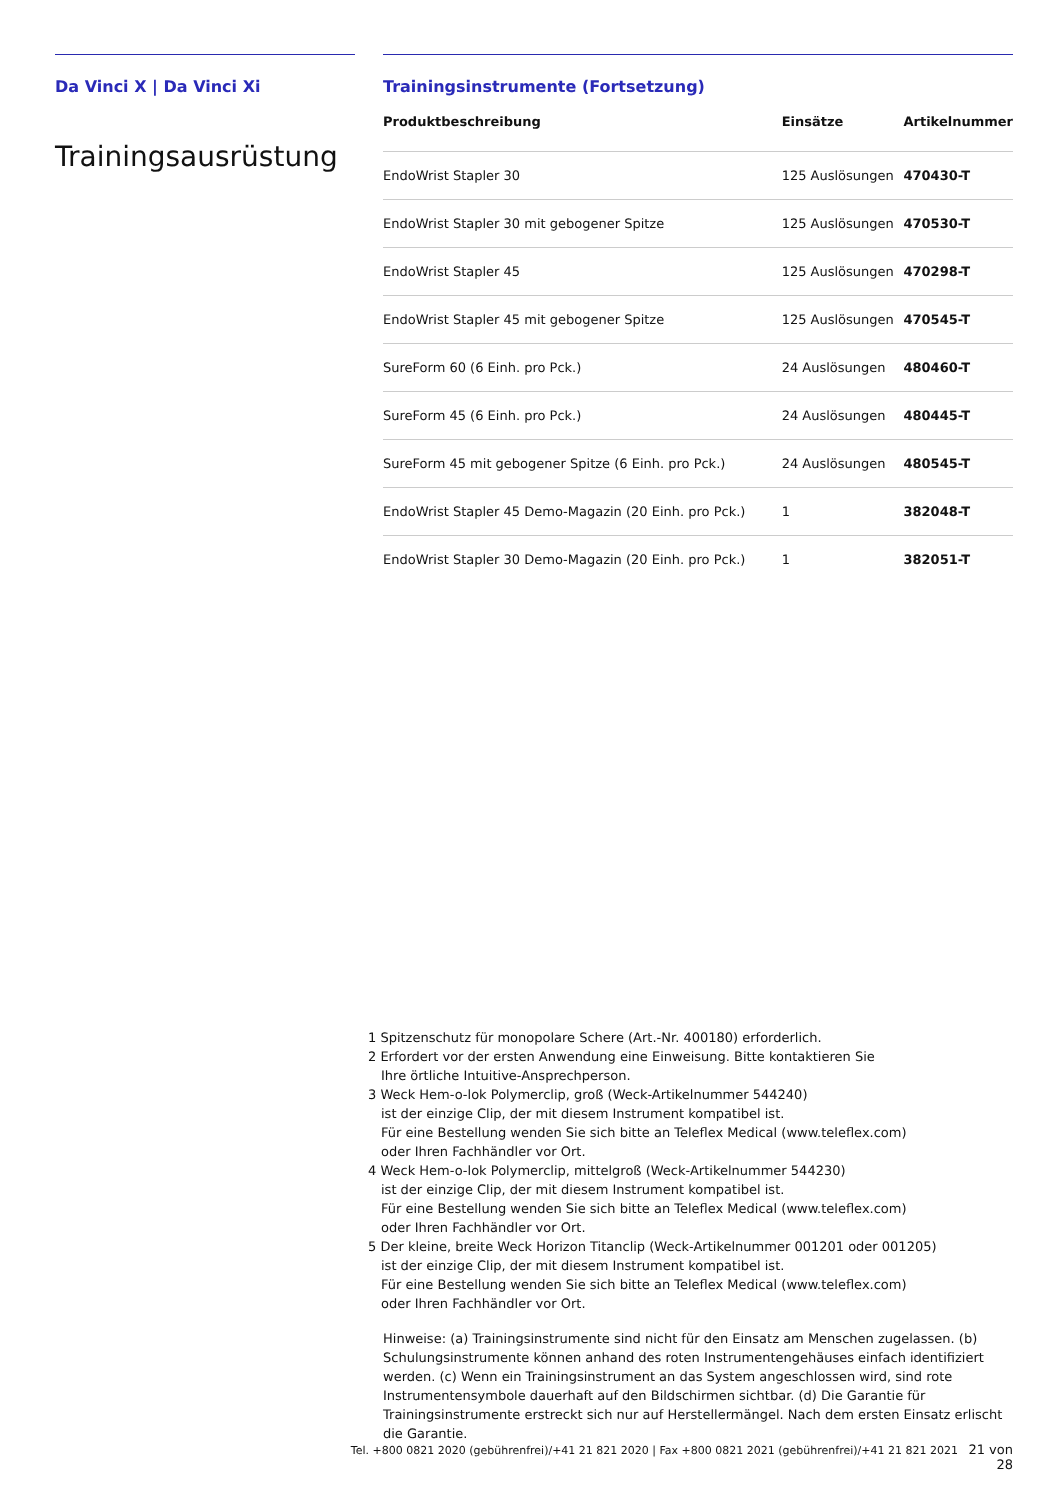Da Vinci X | Da Vinci Xi
Trainingsausrüstung
Trainingsinstrumente (Fortsetzung)
| Produktbeschreibung | Einsätze | Artikelnummer |
| --- | --- | --- |
| EndoWrist Stapler 30 | 125 Auslösungen | 470430-T |
| EndoWrist Stapler 30 mit gebogener Spitze | 125 Auslösungen | 470530-T |
| EndoWrist Stapler 45 | 125 Auslösungen | 470298-T |
| EndoWrist Stapler 45 mit gebogener Spitze | 125 Auslösungen | 470545-T |
| SureForm 60 (6 Einh. pro Pck.) | 24 Auslösungen | 480460-T |
| SureForm 45 (6 Einh. pro Pck.) | 24 Auslösungen | 480445-T |
| SureForm 45 mit gebogener Spitze (6 Einh. pro Pck.) | 24 Auslösungen | 480545-T |
| EndoWrist Stapler 45 Demo-Magazin (20 Einh. pro Pck.) | 1 | 382048-T |
| EndoWrist Stapler 30 Demo-Magazin (20 Einh. pro Pck.) | 1 | 382051-T |
1 Spitzenschutz für monopolare Schere (Art.-Nr. 400180) erforderlich.
2 Erfordert vor der ersten Anwendung eine Einweisung. Bitte kontaktieren Sie
Ihre örtliche Intuitive-Ansprechperson.
3 Weck Hem-o-lok Polymerclip, groß (Weck-Artikelnummer 544240)
ist der einzige Clip, der mit diesem Instrument kompatibel ist.
Für eine Bestellung wenden Sie sich bitte an Teleflex Medical (www.teleflex.com)
oder Ihren Fachhändler vor Ort.
4 Weck Hem-o-lok Polymerclip, mittelgroß (Weck-Artikelnummer 544230)
ist der einzige Clip, der mit diesem Instrument kompatibel ist.
Für eine Bestellung wenden Sie sich bitte an Teleflex Medical (www.teleflex.com)
oder Ihren Fachhändler vor Ort.
5 Der kleine, breite Weck Horizon Titanclip (Weck-Artikelnummer 001201 oder 001205)
ist der einzige Clip, der mit diesem Instrument kompatibel ist.
Für eine Bestellung wenden Sie sich bitte an Teleflex Medical (www.teleflex.com)
oder Ihren Fachhändler vor Ort.
Hinweise: (a) Trainingsinstrumente sind nicht für den Einsatz am Menschen zugelassen. (b) Schulungsinstrumente können anhand des roten Instrumentengehäuses einfach identifiziert werden. (c) Wenn ein Trainingsinstrument an das System angeschlossen wird, sind rote Instrumentensymbole dauerhaft auf den Bildschirmen sichtbar. (d) Die Garantie für Trainingsinstrumente erstreckt sich nur auf Herstellermängel. Nach dem ersten Einsatz erlischt die Garantie.
Tel. +800 0821 2020 (gebührenfrei)/+41 21 821 2020 | Fax +800 0821 2021 (gebührenfrei)/+41 21 821 2021 21 von 28